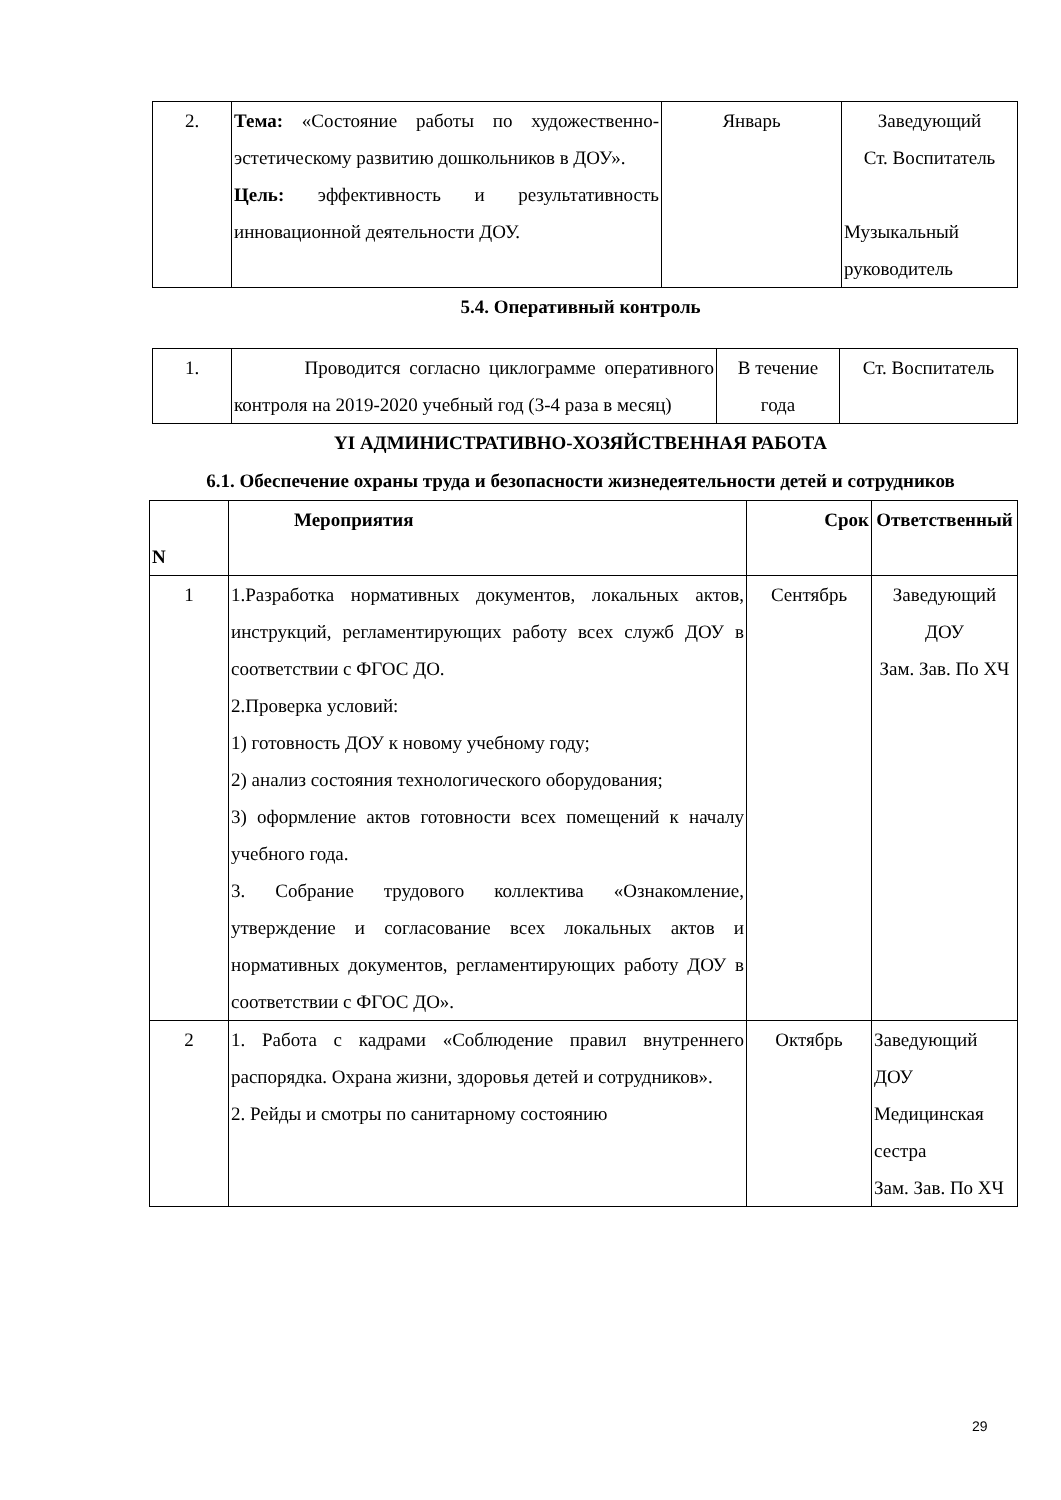| 2. | Тема: «Состояние работы по художественно-эстетическому развитию дошкольников в ДОУ». Цель: эффективность и результативность инновационной деятельности ДОУ. | Январь | Заведующий Ст. Воспитатель Музыкальный руководитель |
5.4. Оперативный контроль
| 1. | Проводится согласно циклограмме оперативного контроля на 2019-2020 учебный год (3-4 раза в месяц) | В течение года | Ст. Воспитатель |
YI АДМИНИСТРАТИВНО-ХОЗЯЙСТВЕННАЯ РАБОТА
6.1. Обеспечение охраны труда и безопасности жизнедеятельности детей и сотрудников
| N | Мероприятия | Срок | Ответственный |
| --- | --- | --- | --- |
| 1 | 1.Разработка нормативных документов, локальных актов, инструкций, регламентирующих работу всех служб ДОУ в соответствии с ФГОС ДО. 2.Проверка условий: 1) готовность ДОУ к новому учебному году; 2) анализ состояния технологического оборудования; 3) оформление актов готовности всех помещений к началу учебного года. 3. Собрание трудового коллектива «Ознакомление, утверждение и согласование всех локальных актов и нормативных документов, регламентирующих работу ДОУ в соответствии с ФГОС ДО». | Сентябрь | Заведующий ДОУ Зам. Зав. По ХЧ |
| 2 | 1. Работа с кадрами «Соблюдение правил внутреннего распорядка. Охрана жизни, здоровья детей и сотрудников». 2. Рейды и смотры по санитарному состоянию | Октябрь | Заведующий ДОУ Медицинская сестра Зам. Зав. По ХЧ |
29